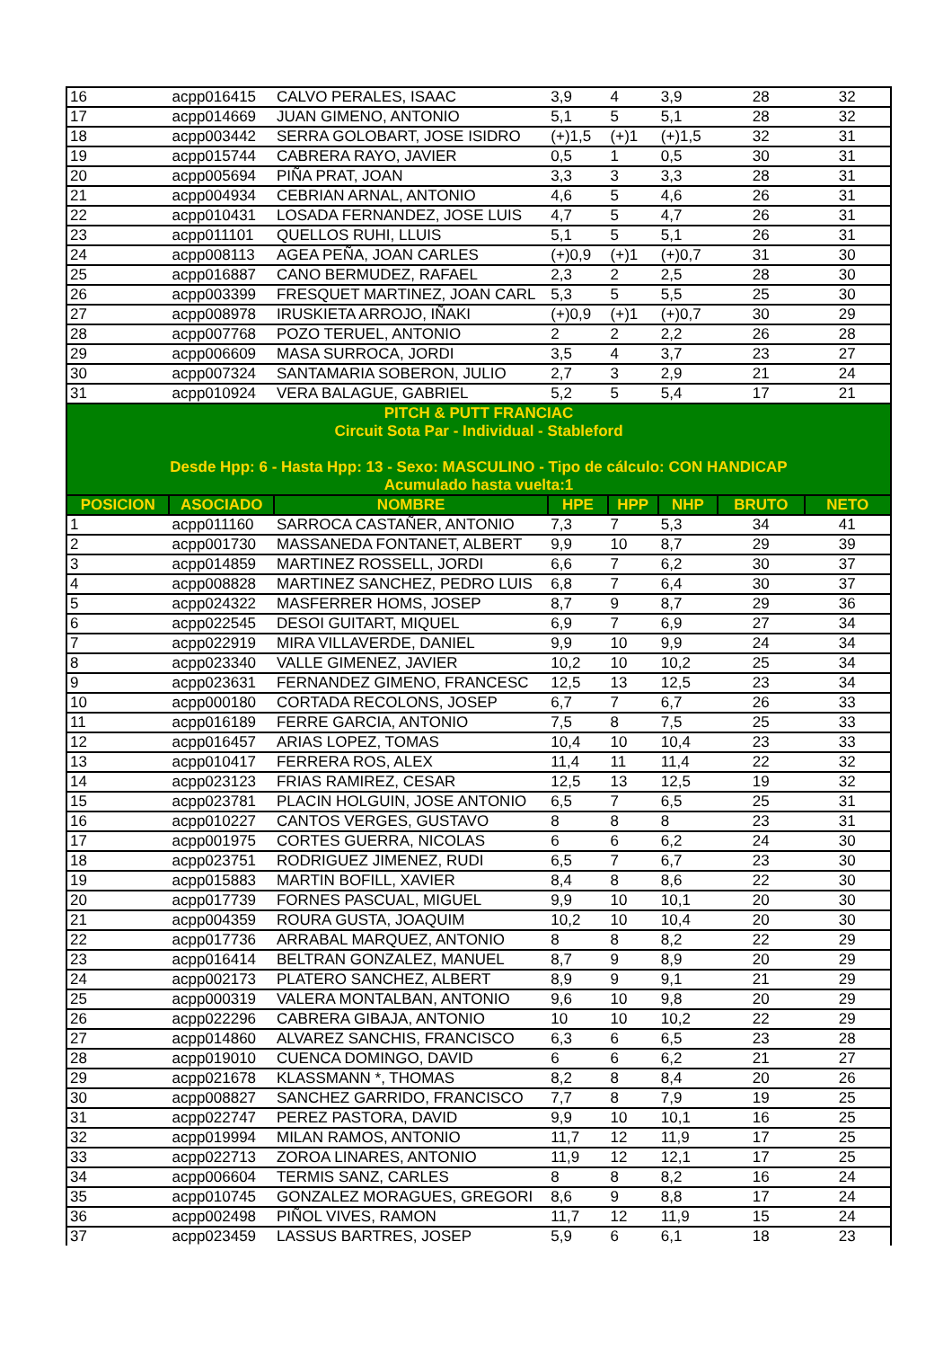| 16 | acpp016415 | CALVO PERALES, ISAAC | 3,9 | 4 | 3,9 | 28 | 32 |
| 17 | acpp014669 | JUAN GIMENO, ANTONIO | 5,1 | 5 | 5,1 | 28 | 32 |
| 18 | acpp003442 | SERRA GOLOBART, JOSE ISIDRO | (+)1,5 | (+)1 | (+)1,5 | 32 | 31 |
| 19 | acpp015744 | CABRERA RAYO, JAVIER | 0,5 | 1 | 0,5 | 30 | 31 |
| 20 | acpp005694 | PIÑA PRAT, JOAN | 3,3 | 3 | 3,3 | 28 | 31 |
| 21 | acpp004934 | CEBRIAN ARNAL, ANTONIO | 4,6 | 5 | 4,6 | 26 | 31 |
| 22 | acpp010431 | LOSADA FERNANDEZ, JOSE LUIS | 4,7 | 5 | 4,7 | 26 | 31 |
| 23 | acpp011101 | QUELLOS RUHI, LLUIS | 5,1 | 5 | 5,1 | 26 | 31 |
| 24 | acpp008113 | AGEA PEÑA, JOAN CARLES | (+)0,9 | (+)1 | (+)0,7 | 31 | 30 |
| 25 | acpp016887 | CANO BERMUDEZ, RAFAEL | 2,3 | 2 | 2,5 | 28 | 30 |
| 26 | acpp003399 | FRESQUET MARTINEZ, JOAN CARL | 5,3 | 5 | 5,5 | 25 | 30 |
| 27 | acpp008978 | IRUSKIETA ARROJO, IÑAKI | (+)0,9 | (+)1 | (+)0,7 | 30 | 29 |
| 28 | acpp007768 | POZO TERUEL, ANTONIO | 2 | 2 | 2,2 | 26 | 28 |
| 29 | acpp006609 | MASA SURROCA, JORDI | 3,5 | 4 | 3,7 | 23 | 27 |
| 30 | acpp007324 | SANTAMARIA SOBERON, JULIO | 2,7 | 3 | 2,9 | 21 | 24 |
| 31 | acpp010924 | VERA BALAGUE, GABRIEL | 5,2 | 5 | 5,4 | 17 | 21 |
| PITCH & PUTT FRANCIAC | | | | | | | |
| Circuit Sota Par - Individual - Stableford | | | | | | | |
| Desde Hpp: 6 - Hasta Hpp: 13 - Sexo: MASCULINO - Tipo de cálculo: CON HANDICAP | | | | | | | |
| Acumulado hasta vuelta:1 | | | | | | | |
| POSICION | ASOCIADO | NOMBRE | HPE | HPP | NHP | BRUTO | NETO |
| 1 | acpp011160 | SARROCA CASTAÑER, ANTONIO | 7,3 | 7 | 5,3 | 34 | 41 |
| 2 | acpp001730 | MASSANEDA FONTANET, ALBERT | 9,9 | 10 | 8,7 | 29 | 39 |
| 3 | acpp014859 | MARTINEZ ROSSELL, JORDI | 6,6 | 7 | 6,2 | 30 | 37 |
| 4 | acpp008828 | MARTINEZ SANCHEZ, PEDRO LUIS | 6,8 | 7 | 6,4 | 30 | 37 |
| 5 | acpp024322 | MASFERRER HOMS, JOSEP | 8,7 | 9 | 8,7 | 29 | 36 |
| 6 | acpp022545 | DESOI GUITART, MIQUEL | 6,9 | 7 | 6,9 | 27 | 34 |
| 7 | acpp022919 | MIRA VILLAVERDE, DANIEL | 9,9 | 10 | 9,9 | 24 | 34 |
| 8 | acpp023340 | VALLE GIMENEZ, JAVIER | 10,2 | 10 | 10,2 | 25 | 34 |
| 9 | acpp023631 | FERNANDEZ GIMENO, FRANCESC | 12,5 | 13 | 12,5 | 23 | 34 |
| 10 | acpp000180 | CORTADA RECOLONS, JOSEP | 6,7 | 7 | 6,7 | 26 | 33 |
| 11 | acpp016189 | FERRE GARCIA, ANTONIO | 7,5 | 8 | 7,5 | 25 | 33 |
| 12 | acpp016457 | ARIAS LOPEZ, TOMAS | 10,4 | 10 | 10,4 | 23 | 33 |
| 13 | acpp010417 | FERRERA ROS, ALEX | 11,4 | 11 | 11,4 | 22 | 32 |
| 14 | acpp023123 | FRIAS RAMIREZ, CESAR | 12,5 | 13 | 12,5 | 19 | 32 |
| 15 | acpp023781 | PLACIN HOLGUIN, JOSE ANTONIO | 6,5 | 7 | 6,5 | 25 | 31 |
| 16 | acpp010227 | CANTOS VERGES, GUSTAVO | 8 | 8 | 8 | 23 | 31 |
| 17 | acpp001975 | CORTES GUERRA, NICOLAS | 6 | 6 | 6,2 | 24 | 30 |
| 18 | acpp023751 | RODRIGUEZ JIMENEZ, RUDI | 6,5 | 7 | 6,7 | 23 | 30 |
| 19 | acpp015883 | MARTIN BOFILL, XAVIER | 8,4 | 8 | 8,6 | 22 | 30 |
| 20 | acpp017739 | FORNES PASCUAL, MIGUEL | 9,9 | 10 | 10,1 | 20 | 30 |
| 21 | acpp004359 | ROURA GUSTA, JOAQUIM | 10,2 | 10 | 10,4 | 20 | 30 |
| 22 | acpp017736 | ARRABAL MARQUEZ, ANTONIO | 8 | 8 | 8,2 | 22 | 29 |
| 23 | acpp016414 | BELTRAN GONZALEZ, MANUEL | 8,7 | 9 | 8,9 | 20 | 29 |
| 24 | acpp002173 | PLATERO SANCHEZ, ALBERT | 8,9 | 9 | 9,1 | 21 | 29 |
| 25 | acpp000319 | VALERA MONTALBAN, ANTONIO | 9,6 | 10 | 9,8 | 20 | 29 |
| 26 | acpp022296 | CABRERA GIBAJA, ANTONIO | 10 | 10 | 10,2 | 22 | 29 |
| 27 | acpp014860 | ALVAREZ SANCHIS, FRANCISCO | 6,3 | 6 | 6,5 | 23 | 28 |
| 28 | acpp019010 | CUENCA DOMINGO, DAVID | 6 | 6 | 6,2 | 21 | 27 |
| 29 | acpp021678 | KLASSMANN *, THOMAS | 8,2 | 8 | 8,4 | 20 | 26 |
| 30 | acpp008827 | SANCHEZ GARRIDO, FRANCISCO | 7,7 | 8 | 7,9 | 19 | 25 |
| 31 | acpp022747 | PEREZ PASTORA, DAVID | 9,9 | 10 | 10,1 | 16 | 25 |
| 32 | acpp019994 | MILAN RAMOS, ANTONIO | 11,7 | 12 | 11,9 | 17 | 25 |
| 33 | acpp022713 | ZOROA LINARES, ANTONIO | 11,9 | 12 | 12,1 | 17 | 25 |
| 34 | acpp006604 | TERMIS SANZ, CARLES | 8 | 8 | 8,2 | 16 | 24 |
| 35 | acpp010745 | GONZALEZ MORAGUES, GREGORI | 8,6 | 9 | 8,8 | 17 | 24 |
| 36 | acpp002498 | PIÑOL VIVES, RAMON | 11,7 | 12 | 11,9 | 15 | 24 |
| 37 | acpp023459 | LASSUS BARTRES, JOSEP | 5,9 | 6 | 6,1 | 18 | 23 |